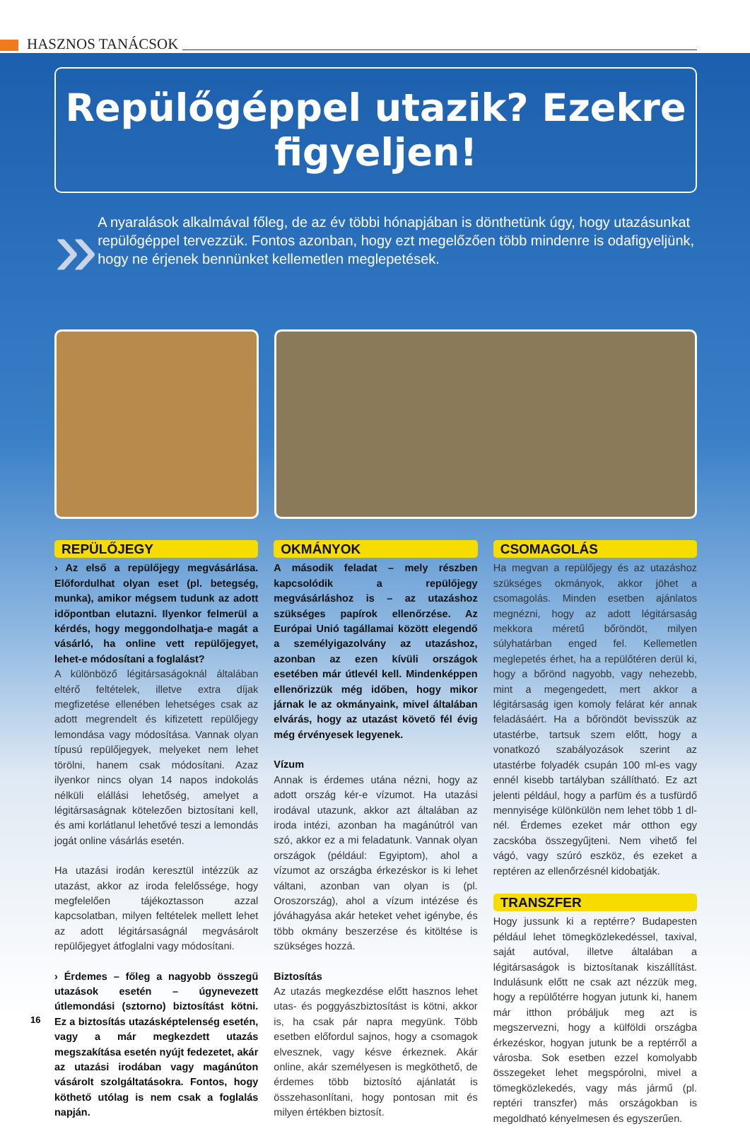HASZNOS TANÁCSOK
Repülőgéppel utazik? Ezekre figyeljen!
»
A nyaralások alkalmával főleg, de az év többi hónapjában is dönthetünk úgy, hogy utazásunkat repülőgéppel tervezzük. Fontos azonban, hogy ezt megelőzően több mindenre is odafigyeljünk, hogy ne érjenek bennünket kellemetlen meglepetések.
REPÜLŐJEGY
› Az első a repülőjegy megvásárlása. Előfordulhat olyan eset (pl. betegség, munka), amikor mégsem tudunk az adott időpontban elutazni. Ilyenkor felmerül a kérdés, hogy meggondolhatja-e magát a vásárló, ha online vett repülőjegyet, lehet-e módosítani a foglalást?
A különböző légitársaságoknál általában eltérő feltételek, illetve extra díjak megfizetése ellenében lehetséges csak az adott megrendelt és kifizetett repülőjegy lemondása vagy módosítása. Vannak olyan típusú repülőjegyek, melyeket nem lehet törölni, hanem csak módosítani. Azaz ilyenkor nincs olyan 14 napos indokolás nélküli elállási lehetőség, amelyet a légitársaságnak kötelezően biztosítani kell, és ami korlátlanul lehetővé teszi a lemondás jogát online vásárlás esetén.
Ha utazási irodán keresztül intézzük az utazást, akkor az iroda felelőssége, hogy megfelelően tájékoztasson azzal kapcsolatban, milyen feltételek mellett lehet az adott légitársaságnál megvásárolt repülőjegyet átfoglalni vagy módosítani.
› Érdemes – főleg a nagyobb összegű utazások esetén – úgynevezett útlemondási (sztorno) biztosítást kötni. Ez a biztosítás utazásképtelenség esetén, vagy a már megkezdett utazás megszakítása esetén nyújt fedezetet, akár az utazási irodában vagy magánúton vásárolt szolgáltatásokra. Fontos, hogy köthető utólag is nem csak a foglalás napján.
OKMÁNYOK
A második feladat – mely részben kapcsolódik a repülőjegy megvásárláshoz is – az utazáshoz szükséges papírok ellenőrzése. Az Európai Unió tagállamai között elegendő a személyigazolvány az utazáshoz, azonban az ezen kívüli országok esetében már útlevél kell. Mindenképpen ellenőrizzük még időben, hogy mikor járnak le az okmányaink, mivel általában elvárás, hogy az utazást követő fél évig még érvényesek legyenek.
Vízum
Annak is érdemes utána nézni, hogy az adott ország kér-e vízumot. Ha utazási irodával utazunk, akkor azt általában az iroda intézi, azonban ha magánútról van szó, akkor ez a mi feladatunk. Vannak olyan országok (például: Egyiptom), ahol a vízumot az országba érkezéskor is ki lehet váltani, azonban van olyan is (pl. Oroszország), ahol a vízum intézése és jóváhagyása akár heteket vehet igénybe, és több okmány beszerzése és kitöltése is szükséges hozzá.
Biztosítás
Az utazás megkezdése előtt hasznos lehet utas- és poggyászbiztosítást is kötni, akkor is, ha csak pár napra megyünk. Több esetben előfordul sajnos, hogy a csomagok elvesznek, vagy késve érkeznek. Akár online, akár személyesen is megköthető, de érdemes több biztosító ajánlatát is összehasonlítani, hogy pontosan mit és milyen értékben biztosít.
CSOMAGOLÁS
Ha megvan a repülőjegy és az utazáshoz szükséges okmányok, akkor jöhet a csomagolás. Minden esetben ajánlatos megnézni, hogy az adott légitársaság mekkora méretű bőröndöt, milyen súlyhatárban enged fel. Kellemetlen meglepetés érhet, ha a repülőtéren derül ki, hogy a bőrönd nagyobb, vagy nehezebb, mint a megengedett, mert akkor a légitársaság igen komoly felárat kér annak feladásáért. Ha a bőröndöt bevisszük az utastérbe, tartsuk szem előtt, hogy a vonatkozó szabályozások szerint az utastérbe folyadék csupán 100 ml-es vagy ennél kisebb tartályban szállítható. Ez azt jelenti például, hogy a parfüm és a tusfürdő mennyisége különkülön nem lehet több 1 dl-nél. Érdemes ezeket már otthon egy zacskóba összegyűjteni. Nem vihető fel vágó, vagy szúró eszköz, és ezeket a reptéren az ellenőrzésnél kidobatják.
TRANSZFER
Hogy jussunk ki a reptérre? Budapesten például lehet tömegközlekedéssel, taxival, saját autóval, illetve általában a légitársaságok is biztosítanak kiszállítást. Indulásunk előtt ne csak azt nézzük meg, hogy a repülőtérre hogyan jutunk ki, hanem már itthon próbáljuk meg azt is megszervezni, hogy a külföldi országba érkezéskor, hogyan jutunk be a reptérről a városba. Sok esetben ezzel komolyabb összegeket lehet megspórolni, mivel a tömegközlekedés, vagy más jármű (pl. reptéri transzfer) más országokban is megoldható kényelmesen és egyszerűen.
16